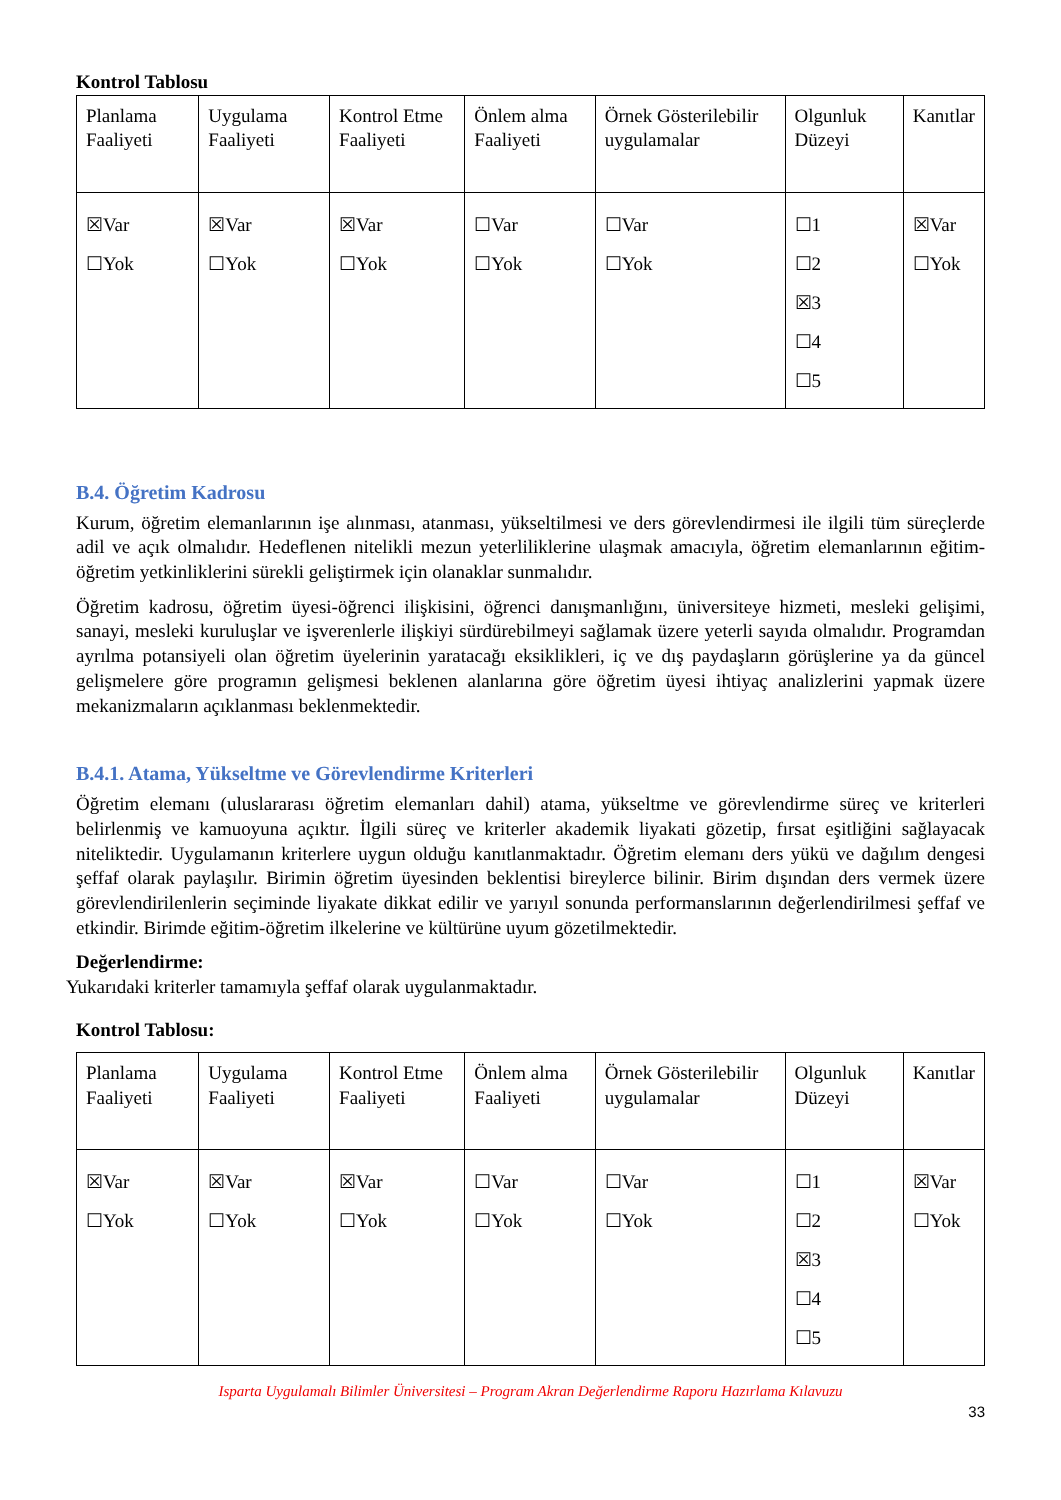Kontrol Tablosu
| Planlama Faaliyeti | Uygulama Faaliyeti | Kontrol Etme Faaliyeti | Önlem alma Faaliyeti | Örnek Gösterilebilir uygulamalar | Olgunluk Düzeyi | Kanıtlar |
| ☒Var ☐Yok | ☒Var ☐Yok | ☒Var ☐Yok | ☐Var ☐Yok | ☐Var ☐Yok | ☐1 ☐2 ☒3 ☐4 ☐5 | ☒Var ☐Yok |
B.4. Öğretim Kadrosu
Kurum, öğretim elemanlarının işe alınması, atanması, yükseltilmesi ve ders görevlendirmesi ile ilgili tüm süreçlerde adil ve açık olmalıdır. Hedeflenen nitelikli mezun yeterliliklerine ulaşmak amacıyla, öğretim elemanlarının eğitim-öğretim yetkinliklerini sürekli geliştirmek için olanaklar sunmalıdır.
Öğretim kadrosu, öğretim üyesi-öğrenci ilişkisini, öğrenci danışmanlığını, üniversiteye hizmeti, mesleki gelişimi, sanayi, mesleki kuruluşlar ve işverenlerle ilişkiyi sürdürebilmeyi sağlamak üzere yeterli sayıda olmalıdır. Programdan ayrılma potansiyeli olan öğretim üyelerinin yaratacağı eksiklikleri, iç ve dış paydaşların görüşlerine ya da güncel gelişmelere göre programın gelişmesi beklenen alanlarına göre öğretim üyesi ihtiyaç analizlerini yapmak üzere mekanizmaların açıklanması beklenmektedir.
B.4.1. Atama, Yükseltme ve Görevlendirme Kriterleri
Öğretim elemanı (uluslararası öğretim elemanları dahil) atama, yükseltme ve görevlendirme süreç ve kriterleri belirlenmiş ve kamuoyuna açıktır. İlgili süreç ve kriterler akademik liyakati gözetip, fırsat eşitliğini sağlayacak niteliktedir. Uygulamanın kriterlere uygun olduğu kanıtlanmaktadır. Öğretim elemanı ders yükü ve dağılım dengesi şeffaf olarak paylaşılır. Birimin öğretim üyesinden beklentisi bireylerce bilinir. Birim dışından ders vermek üzere görevlendirilenlerin seçiminde liyakate dikkat edilir ve yarıyıl sonunda performanslarının değerlendirilmesi şeffaf ve etkindir. Birimde eğitim-öğretim ilkelerine ve kültürüne uyum gözetilmektedir.
Değerlendirme:
Yukarıdaki kriterler tamamıyla şeffaf olarak uygulanmaktadır.
Kontrol Tablosu:
| Planlama Faaliyeti | Uygulama Faaliyeti | Kontrol Etme Faaliyeti | Önlem alma Faaliyeti | Örnek Gösterilebilir uygulamalar | Olgunluk Düzeyi | Kanıtlar |
| ☒Var ☐Yok | ☒Var ☐Yok | ☒Var ☐Yok | ☐Var ☐Yok | ☐Var ☐Yok | ☐1 ☐2 ☒3 ☐4 ☐5 | ☒Var ☐Yok |
Isparta Uygulamalı Bilimler Üniversitesi – Program Akran Değerlendirme Raporu Hazırlama Kılavuzu
33